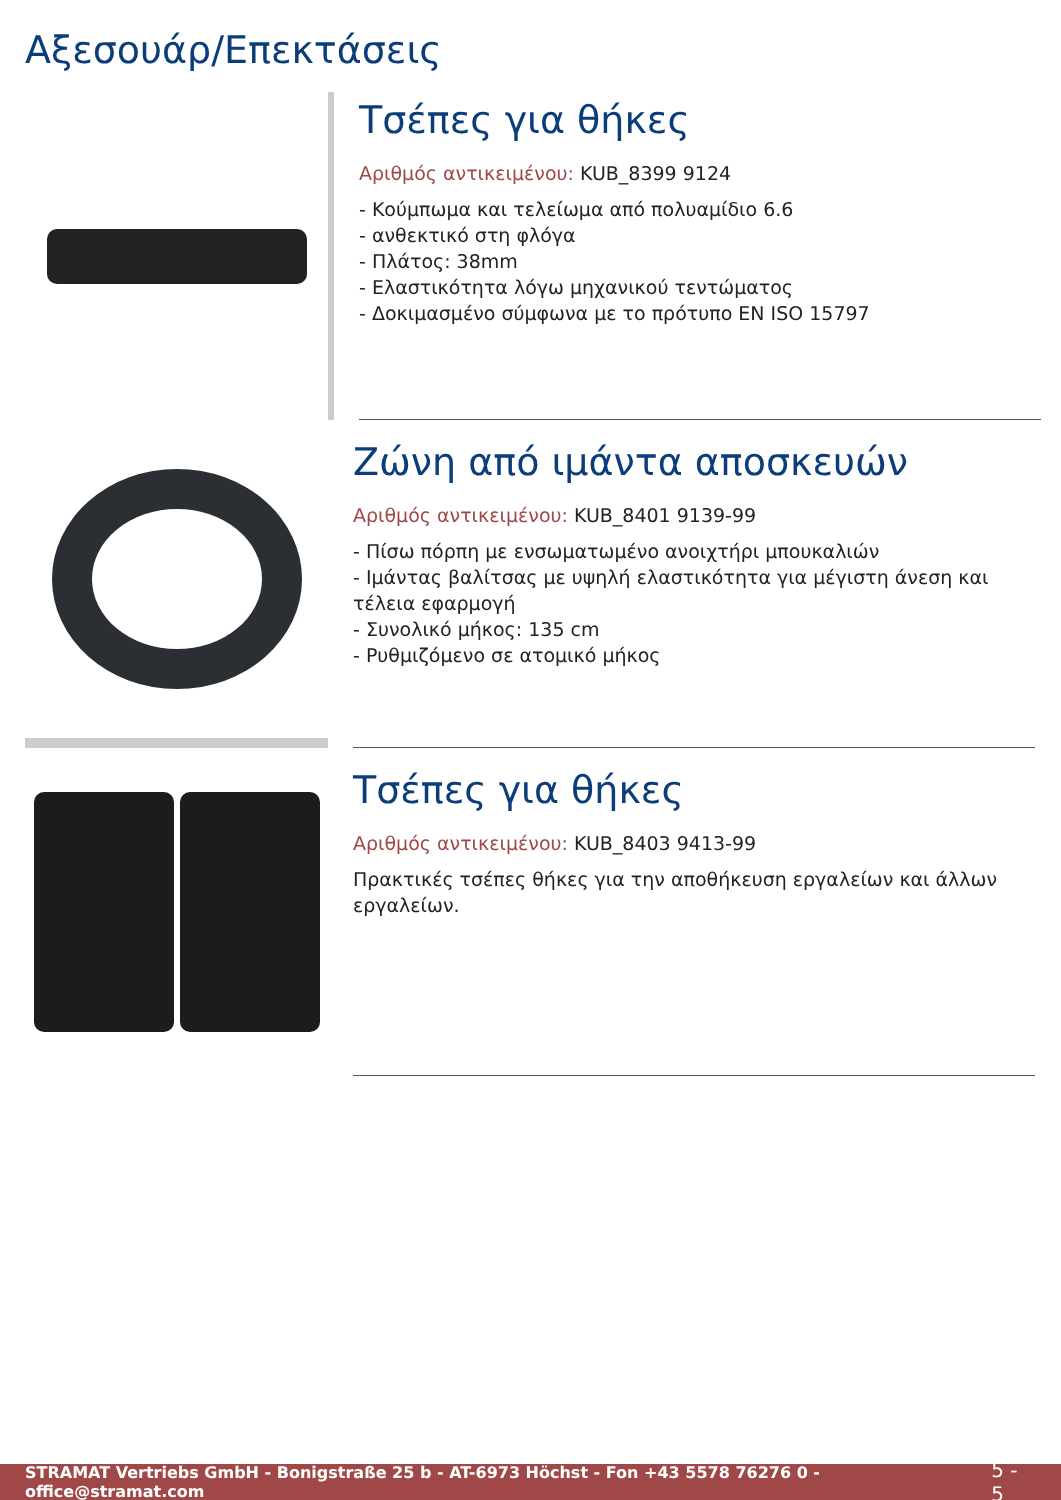Αξεσουάρ/Επεκτάσεις
Τσέπες για θήκες
Αριθμός αντικειμένου: KUB_8399 9124
- Κούμπωμα και τελείωμα από πολυαμίδιο 6.6
- ανθεκτικό στη φλόγα
- Πλάτος: 38mm
- Ελαστικότητα λόγω μηχανικού τεντώματος
- Δοκιμασμένο σύμφωνα με το πρότυπο EN ISO 15797
Ζώνη από ιμάντα αποσκευών
Αριθμός αντικειμένου: KUB_8401 9139-99
- Πίσω πόρπη με ενσωματωμένο ανοιχτήρι μπουκαλιών
- Ιμάντας βαλίτσας με υψηλή ελαστικότητα για μέγιστη άνεση και τέλεια εφαρμογή
- Συνολικό μήκος: 135 cm
- Ρυθμιζόμενο σε ατομικό μήκος
Τσέπες για θήκες
Αριθμός αντικειμένου: KUB_8403 9413-99
Πρακτικές τσέπες θήκες για την αποθήκευση εργαλείων και άλλων εργαλείων.
STRAMAT Vertriebs GmbH - Bonigstraße 25 b - AT-6973 Höchst - Fon +43 5578 76276 0 - office@stramat.com 5 - 5